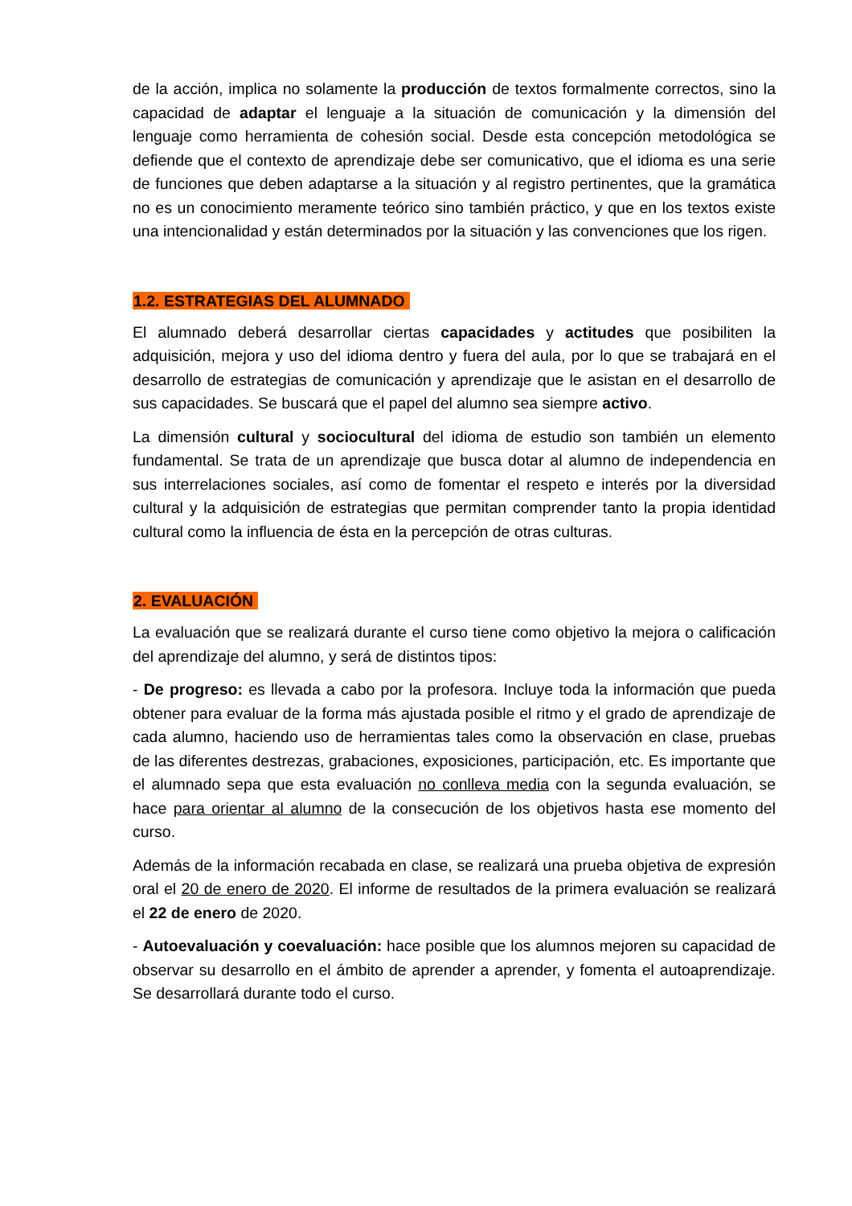de la acción, implica no solamente la producción de textos formalmente correctos, sino la capacidad de adaptar el lenguaje a la situación de comunicación y la dimensión del lenguaje como herramienta de cohesión social. Desde esta concepción metodológica se defiende que el contexto de aprendizaje debe ser comunicativo, que el idioma es una serie de funciones que deben adaptarse a la situación y al registro pertinentes, que la gramática no es un conocimiento meramente teórico sino también práctico, y que en los textos existe una intencionalidad y están determinados por la situación y las convenciones que los rigen.
1.2. ESTRATEGIAS DEL ALUMNADO
El alumnado deberá desarrollar ciertas capacidades y actitudes que posibiliten la adquisición, mejora y uso del idioma dentro y fuera del aula, por lo que se trabajará en el desarrollo de estrategias de comunicación y aprendizaje que le asistan en el desarrollo de sus capacidades. Se buscará que el papel del alumno sea siempre activo.
La dimensión cultural y sociocultural del idioma de estudio son también un elemento fundamental. Se trata de un aprendizaje que busca dotar al alumno de independencia en sus interrelaciones sociales, así como de fomentar el respeto e interés por la diversidad cultural y la adquisición de estrategias que permitan comprender tanto la propia identidad cultural como la influencia de ésta en la percepción de otras culturas.
2. EVALUACIÓN
La evaluación que se realizará durante el curso tiene como objetivo la mejora o calificación del aprendizaje del alumno, y será de distintos tipos:
- De progreso: es llevada a cabo por la profesora. Incluye toda la información que pueda obtener para evaluar de la forma más ajustada posible el ritmo y el grado de aprendizaje de cada alumno, haciendo uso de herramientas tales como la observación en clase, pruebas de las diferentes destrezas, grabaciones, exposiciones, participación, etc. Es importante que el alumnado sepa que esta evaluación no conlleva media con la segunda evaluación, se hace para orientar al alumno de la consecución de los objetivos hasta ese momento del curso.
Además de la información recabada en clase, se realizará una prueba objetiva de expresión oral el 20 de enero de 2020. El informe de resultados de la primera evaluación se realizará el 22 de enero de 2020.
- Autoevaluación y coevaluación: hace posible que los alumnos mejoren su capacidad de observar su desarrollo en el ámbito de aprender a aprender, y fomenta el autoaprendizaje. Se desarrollará durante todo el curso.